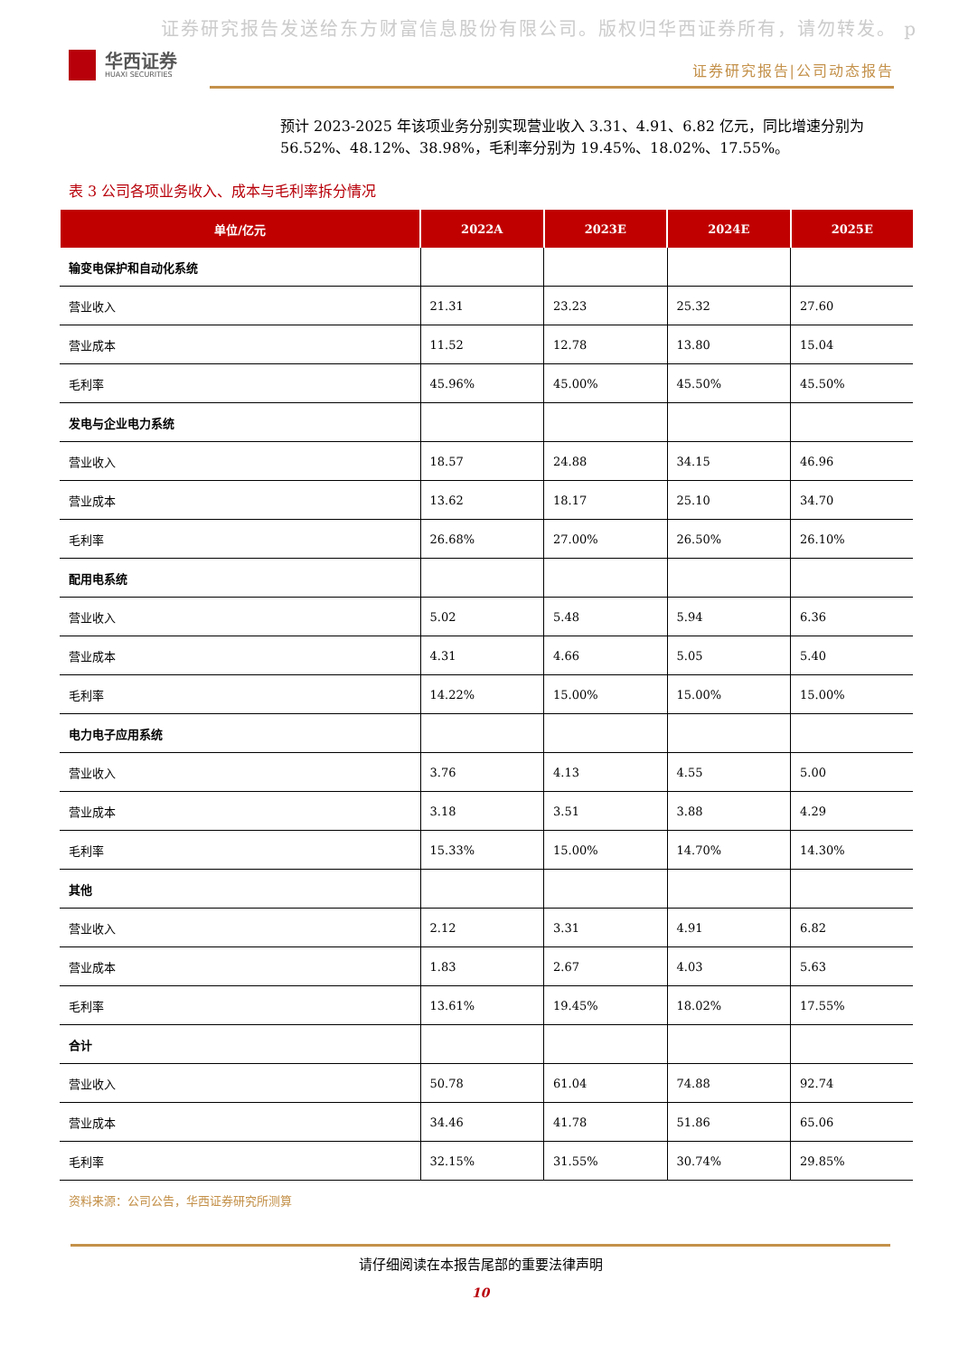证券研究报告发送给东方财富信息股份有限公司。版权归华西证券所有，请勿转发。 p
华西证券
HUAXI SECURITIES
证券研究报告|公司动态报告
预计 2023-2025 年该项业务分别实现营业收入 3.31、4.91、6.82 亿元，同比增速分别为 56.52%、48.12%、38.98%，毛利率分别为 19.45%、18.02%、17.55%。
表 3 公司各项业务收入、成本与毛利率拆分情况
| 单位/亿元 | 2022A | 2023E | 2024E | 2025E |
| --- | --- | --- | --- | --- |
| 输变电保护和自动化系统 | | | | |
| 营业收入 | 21.31 | 23.23 | 25.32 | 27.60 |
| 营业成本 | 11.52 | 12.78 | 13.80 | 15.04 |
| 毛利率 | 45.96% | 45.00% | 45.50% | 45.50% |
| 发电与企业电力系统 | | | | |
| 营业收入 | 18.57 | 24.88 | 34.15 | 46.96 |
| 营业成本 | 13.62 | 18.17 | 25.10 | 34.70 |
| 毛利率 | 26.68% | 27.00% | 26.50% | 26.10% |
| 配用电系统 | | | | |
| 营业收入 | 5.02 | 5.48 | 5.94 | 6.36 |
| 营业成本 | 4.31 | 4.66 | 5.05 | 5.40 |
| 毛利率 | 14.22% | 15.00% | 15.00% | 15.00% |
| 电力电子应用系统 | | | | |
| 营业收入 | 3.76 | 4.13 | 4.55 | 5.00 |
| 营业成本 | 3.18 | 3.51 | 3.88 | 4.29 |
| 毛利率 | 15.33% | 15.00% | 14.70% | 14.30% |
| 其他 | | | | |
| 营业收入 | 2.12 | 3.31 | 4.91 | 6.82 |
| 营业成本 | 1.83 | 2.67 | 4.03 | 5.63 |
| 毛利率 | 13.61% | 19.45% | 18.02% | 17.55% |
| 合计 | | | | |
| 营业收入 | 50.78 | 61.04 | 74.88 | 92.74 |
| 营业成本 | 34.46 | 41.78 | 51.86 | 65.06 |
| 毛利率 | 32.15% | 31.55% | 30.74% | 29.85% |
资料来源：公司公告，华西证券研究所测算
请仔细阅读在本报告尾部的重要法律声明
10